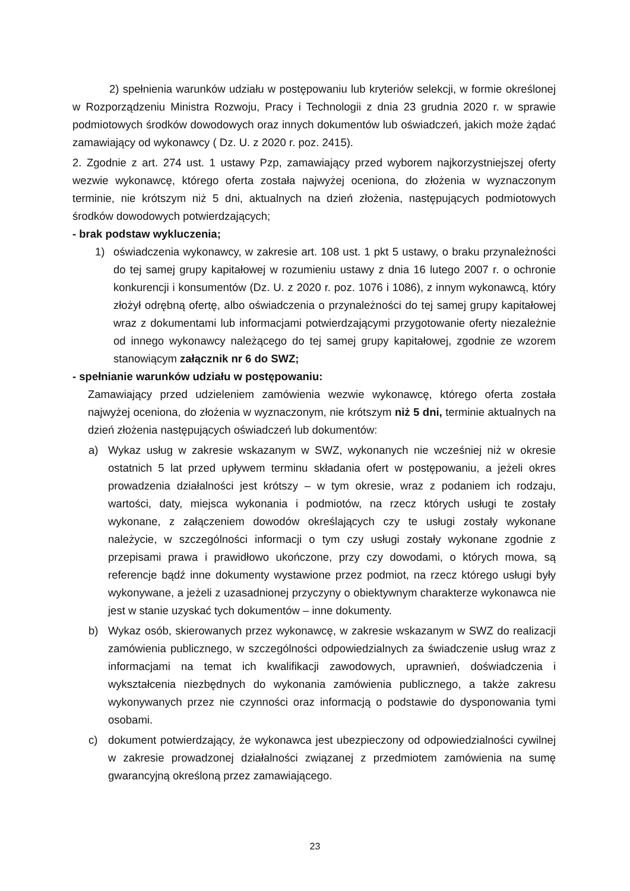2) spełnienia warunków udziału w postępowaniu lub kryteriów selekcji, w formie określonej w Rozporządzeniu Ministra Rozwoju, Pracy i Technologii z dnia 23 grudnia 2020 r. w sprawie podmiotowych środków dowodowych oraz innych dokumentów lub oświadczeń, jakich może żądać zamawiający od wykonawcy ( Dz. U. z 2020 r. poz. 2415).
2. Zgodnie z art. 274 ust. 1 ustawy Pzp, zamawiający przed wyborem najkorzystniejszej oferty wezwie wykonawcę, którego oferta została najwyżej oceniona, do złożenia w wyznaczonym terminie, nie krótszym niż 5 dni, aktualnych na dzień złożenia, następujących podmiotowych środków dowodowych potwierdzających;
- brak podstaw wykluczenia;
1) oświadczenia wykonawcy, w zakresie art. 108 ust. 1 pkt 5 ustawy, o braku przynależności do tej samej grupy kapitałowej w rozumieniu ustawy z dnia 16 lutego 2007 r. o ochronie konkurencji i konsumentów (Dz. U. z 2020 r. poz. 1076 i 1086), z innym wykonawcą, który złożył odrębną ofertę, albo oświadczenia o przynależności do tej samej grupy kapitałowej wraz z dokumentami lub informacjami potwierdzającymi przygotowanie oferty niezależnie od innego wykonawcy należącego do tej samej grupy kapitałowej, zgodnie ze wzorem stanowiącym załącznik nr 6 do SWZ;
- spełnianie warunków udziału w postępowaniu:
Zamawiający przed udzieleniem zamówienia wezwie wykonawcę, którego oferta została najwyżej oceniona, do złożenia w wyznaczonym, nie krótszym niż 5 dni, terminie aktualnych na dzień złożenia następujących oświadczeń lub dokumentów:
a) Wykaz usług w zakresie wskazanym w SWZ, wykonanych nie wcześniej niż w okresie ostatnich 5 lat przed upływem terminu składania ofert w postępowaniu, a jeżeli okres prowadzenia działalności jest krótszy – w tym okresie, wraz z podaniem ich rodzaju, wartości, daty, miejsca wykonania i podmiotów, na rzecz których usługi te zostały wykonane, z załączeniem dowodów określających czy te usługi zostały wykonane należycie, w szczególności informacji o tym czy usługi zostały wykonane zgodnie z przepisami prawa i prawidłowo ukończone, przy czy dowodami, o których mowa, są referencje bądź inne dokumenty wystawione przez podmiot, na rzecz którego usługi były wykonywane, a jeżeli z uzasadnionej przyczyny o obiektywnym charakterze wykonawca nie jest w stanie uzyskać tych dokumentów – inne dokumenty.
b) Wykaz osób, skierowanych przez wykonawcę, w zakresie wskazanym w SWZ do realizacji zamówienia publicznego, w szczególności odpowiedzialnych za świadczenie usług wraz z informacjami na temat ich kwalifikacji zawodowych, uprawnień, doświadczenia i wykształcenia niezbędnych do wykonania zamówienia publicznego, a także zakresu wykonywanych przez nie czynności oraz informacją o podstawie do dysponowania tymi osobami.
c) dokument potwierdzający, że wykonawca jest ubezpieczony od odpowiedzialności cywilnej w zakresie prowadzonej działalności związanej z przedmiotem zamówienia na sumę gwarancyjną określoną przez zamawiającego.
23